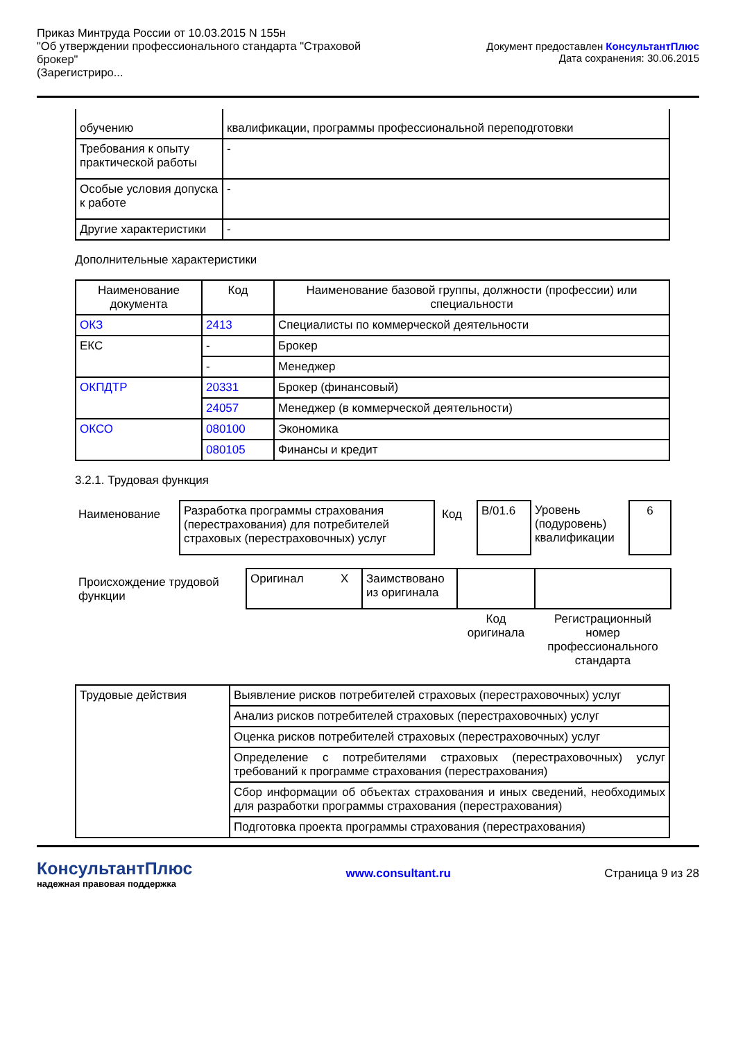Приказ Минтруда России от 10.03.2015 N 155н
"Об утверждении профессионального стандарта "Страховой
брокер"
(Зарегистриро...
Документ предоставлен КонсультантПлюс
Дата сохранения: 30.06.2015
| обучению | квалификации, программы профессиональной переподготовки |
| Требования к опыту практической работы | - |
| Особые условия допуска к работе | - |
| Другие характеристики | - |
Дополнительные характеристики
| Наименование документа | Код | Наименование базовой группы, должности (профессии) или специальности |
| --- | --- | --- |
| ОКЗ | 2413 | Специалисты по коммерческой деятельности |
| ЕКС | - | Брокер |
| | - | Менеджер |
| ОКПДТР | 20331 | Брокер (финансовый) |
| | 24057 | Менеджер (в коммерческой деятельности) |
| ОКСО | 080100 | Экономика |
| | 080105 | Финансы и кредит |
3.2.1. Трудовая функция
| Наименование | Разработка программы страхования (перестрахования) для потребителей страховых (перестраховочных) услуг | Код | B/01.6 | Уровень (подуровень) квалификации | 6 |
| Происхождение трудовой функции | Оригинал | X | Заимствовано из оригинала | | |
| | | | | Код оригинала | Регистрационный номер профессионального стандарта |
| Трудовые действия | Выявление рисков потребителей страховых (перестраховочных) услуг |
| | Анализ рисков потребителей страховых (перестраховочных) услуг |
| | Оценка рисков потребителей страховых (перестраховочных) услуг |
| | Определение с потребителями страховых (перестраховочных) услуг требований к программе страхования (перестрахования) |
| | Сбор информации об объектах страхования и иных сведений, необходимых для разработки программы страхования (перестрахования) |
| | Подготовка проекта программы страхования (перестрахования) |
КонсультантПлюс
надежная правовая поддержка
www.consultant.ru Страница 9 из 28